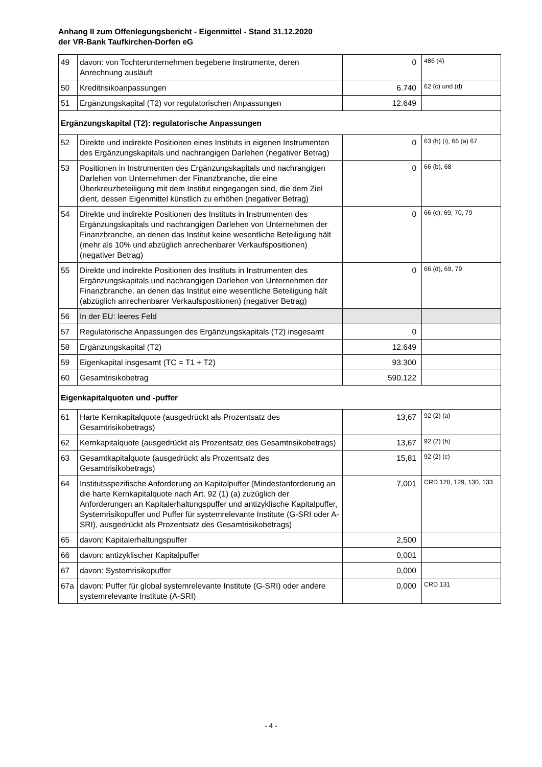Anhang II zum Offenlegungsbericht - Eigenmittel - Stand 31.12.2020
der VR-Bank Taufkirchen-Dorfen eG
| 49 | davon: von Tochterunternehmen begebene Instrumente, deren Anrechnung ausläuft | 0 | 486 (4) |
| 50 | Kreditrisikoanpassungen | 6.740 | 62 (c) und (d) |
| 51 | Ergänzungskapital (T2) vor regulatorischen Anpassungen | 12.649 | |
| Ergänzungskapital (T2): regulatorische Anpassungen | | | |
| 52 | Direkte und indirekte Positionen eines Instituts in eigenen Instrumenten des Ergänzungskapitals und nachrangigen Darlehen (negativer Betrag) | 0 | 63 (b) (i), 66 (a) 67 |
| 53 | Positionen in Instrumenten des Ergänzungskapitals und nachrangigen Darlehen von Unternehmen der Finanzbranche, die eine Überkreuzbeteiligung mit dem Institut eingegangen sind, die dem Ziel dient, dessen Eigenmittel künstlich zu erhöhen (negativer Betrag) | 0 | 66 (b), 68 |
| 54 | Direkte und indirekte Positionen des Instituts in Instrumenten des Ergänzungskapitals und nachrangigen Darlehen von Unternehmen der Finanzbranche, an denen das Institut keine wesentliche Beteiligung hält (mehr als 10% und abzüglich anrechenbarer Verkaufspositionen) (negativer Betrag) | 0 | 66 (c), 69, 70, 79 |
| 55 | Direkte und indirekte Positionen des Instituts in Instrumenten des Ergänzungskapitals und nachrangigen Darlehen von Unternehmen der Finanzbranche, an denen das Institut eine wesentliche Beteiligung hält (abzüglich anrechenbarer Verkaufspositionen) (negativer Betrag) | 0 | 66 (d), 69, 79 |
| 56 | In der EU: leeres Feld | | |
| 57 | Regulatorische Anpassungen des Ergänzungskapitals (T2) insgesamt | 0 | |
| 58 | Ergänzungskapital (T2) | 12.649 | |
| 59 | Eigenkapital insgesamt (TC = T1 + T2) | 93.300 | |
| 60 | Gesamtrisikobetrag | 590.122 | |
| Eigenkapitalquoten und -puffer | | | |
| 61 | Harte Kernkapitalquote (ausgedrückt als Prozentsatz des Gesamtrisikobetrags) | 13,67 | 92 (2) (a) |
| 62 | Kernkapitalquote (ausgedrückt als Prozentsatz des Gesamtrisikobetrags) | 13,67 | 92 (2) (b) |
| 63 | Gesamtkapitalquote (ausgedrückt als Prozentsatz des Gesamtrisikobetrags) | 15,81 | 92 (2) (c) |
| 64 | Institutsspezifische Anforderung an Kapitalpuffer (Mindestanforderung an die harte Kernkapitalquote nach Art. 92 (1) (a) zuzüglich der Anforderungen an Kapitalerhaltungspuffer und antizyklische Kapitalpuffer, Systemrisikopuffer und Puffer für systemrelevante Institute (G-SRI oder A-SRI), ausgedrückt als Prozentsatz des Gesamtrisikobetrags) | 7,001 | CRD 128, 129, 130, 133 |
| 65 | davon: Kapitalerhaltungspuffer | 2,500 | |
| 66 | davon: antizyklischer Kapitalpuffer | 0,001 | |
| 67 | davon: Systemrisikopuffer | 0,000 | |
| 67a | davon: Puffer für global systemrelevante Institute (G-SRI) oder andere systemrelevante Institute (A-SRI) | 0,000 | CRD 131 |
- 4 -